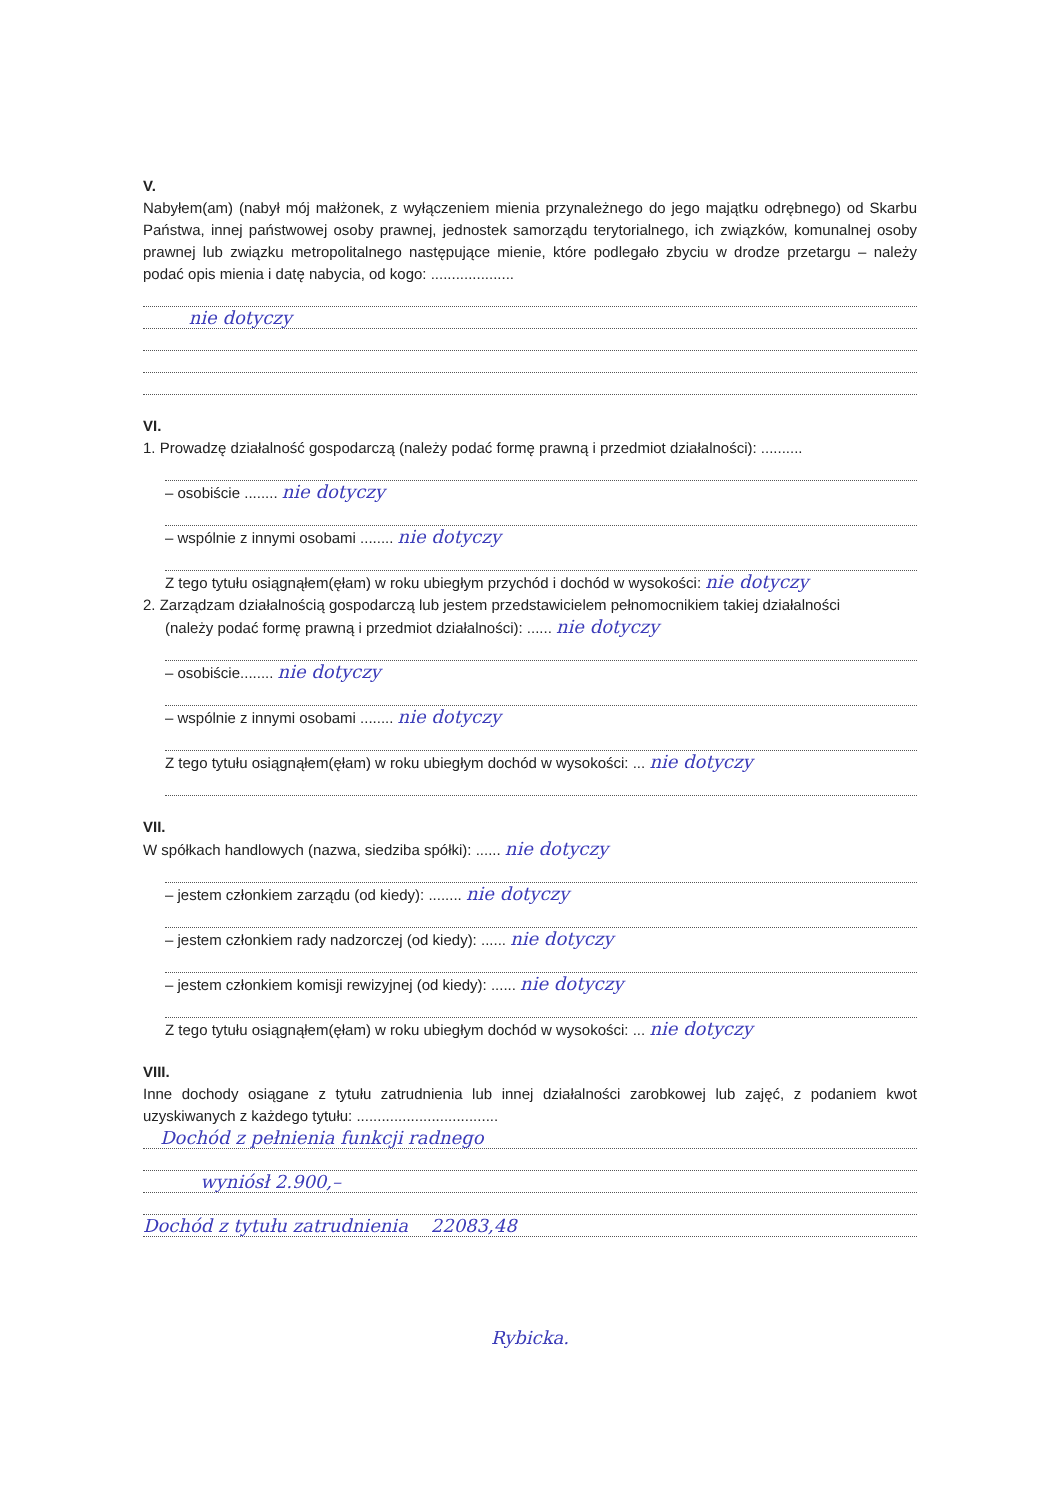V.
Nabyłem(am) (nabył mój małżonek, z wyłączeniem mienia przynależnego do jego majątku odrębnego) od Skarbu Państwa, innej państwowej osoby prawnej, jednostek samorządu terytorialnego, ich związków, komunalnej osoby prawnej lub związku metropolitalnego następujące mienie, które podlegało zbyciu w drodze przetargu – należy podać opis mienia i datę nabycia, od kogo: ....................
nie dotyczy
VI.
1. Prowadzę działalność gospodarczą (należy podać formę prawną i przedmiot działalności): ..........
– osobiście ........ nie dotyczy
– wspólnie z innymi osobami ........ nie dotyczy
Z tego tytułu osiągnąłem(ęłam) w roku ubiegłym przychód i dochód w wysokości: nie dotyczy
2. Zarządzam działalnością gospodarczą lub jestem przedstawicielem pełnomocnikiem takiej działalności
(należy podać formę prawną i przedmiot działalności): ...... nie dotyczy
– osobiście........ nie dotyczy
– wspólnie z innymi osobami ........ nie dotyczy
Z tego tytułu osiągnąłem(ęłam) w roku ubiegłym dochód w wysokości: ... nie dotyczy
VII.
W spółkach handlowych (nazwa, siedziba spółki): ...... nie dotyczy
– jestem członkiem zarządu (od kiedy): ........ nie dotyczy
– jestem członkiem rady nadzorczej (od kiedy): ...... nie dotyczy
– jestem członkiem komisji rewizyjnej (od kiedy): ...... nie dotyczy
Z tego tytułu osiągnąłem(ęłam) w roku ubiegłym dochód w wysokości: ... nie dotyczy
VIII.
Inne dochody osiągane z tytułu zatrudnienia lub innej działalności zarobkowej lub zajęć, z podaniem kwot uzyskiwanych z każdego tytułu: ..................................
Dochód z pełnienia funkcji radnego
wyniósł 2.900,–
Dochód z tytułu zatrudnienia 22083,48
Rybicka.